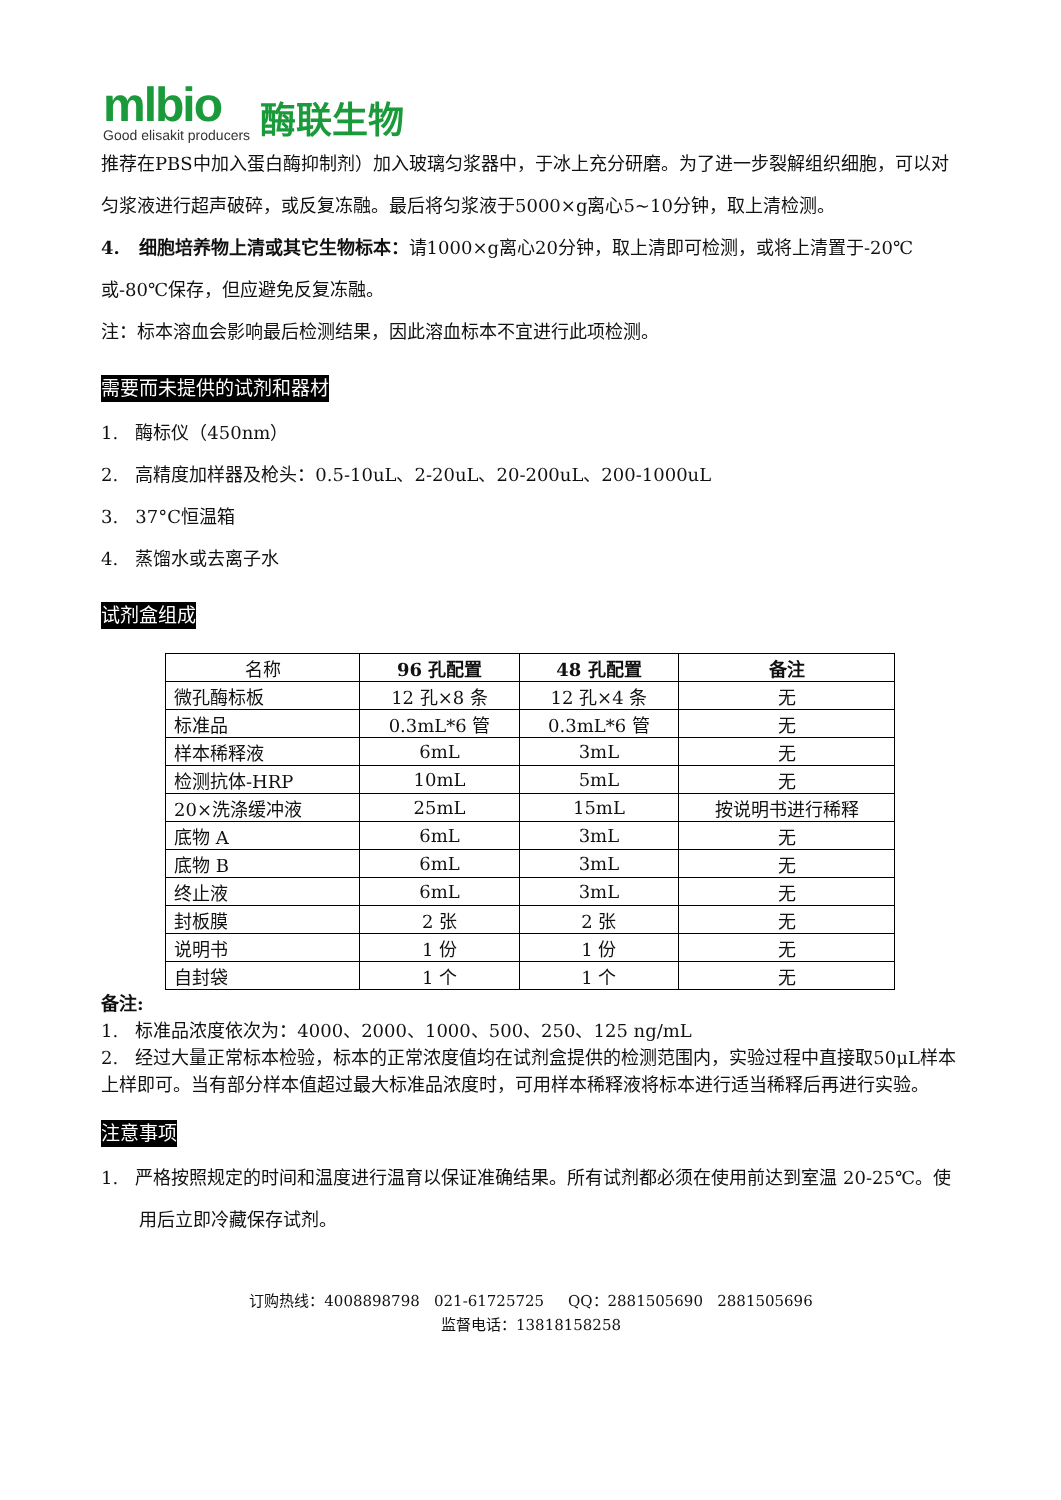mlbio
Good elisakit producers
酶联生物
推荐在PBS中加入蛋白酶抑制剂）加入玻璃匀浆器中，于冰上充分研磨。为了进一步裂解组织细胞，可以对匀浆液进行超声破碎，或反复冻融。最后将匀浆液于5000×g离心5~10分钟，取上清检测。
4. 细胞培养物上清或其它生物标本：请1000×g离心20分钟，取上清即可检测，或将上清置于-20℃或-80℃保存，但应避免反复冻融。
注：标本溶血会影响最后检测结果，因此溶血标本不宜进行此项检测。
需要而未提供的试剂和器材
1. 酶标仪（450nm）
2. 高精度加样器及枪头：0.5-10uL、2-20uL、20-200uL、200-1000uL
3. 37°C恒温箱
4. 蒸馏水或去离子水
试剂盒组成
| 名称 | 96 孔配置 | 48 孔配置 | 备注 |
| --- | --- | --- | --- |
| 微孔酶标板 | 12 孔×8 条 | 12 孔×4 条 | 无 |
| 标准品 | 0.3mL*6 管 | 0.3mL*6 管 | 无 |
| 样本稀释液 | 6mL | 3mL | 无 |
| 检测抗体-HRP | 10mL | 5mL | 无 |
| 20×洗涤缓冲液 | 25mL | 15mL | 按说明书进行稀释 |
| 底物 A | 6mL | 3mL | 无 |
| 底物 B | 6mL | 3mL | 无 |
| 终止液 | 6mL | 3mL | 无 |
| 封板膜 | 2 张 | 2 张 | 无 |
| 说明书 | 1 份 | 1 份 | 无 |
| 自封袋 | 1 个 | 1 个 | 无 |
备注:
1. 标准品浓度依次为：4000、2000、1000、500、250、125 ng/mL
2. 经过大量正常标本检验，标本的正常浓度值均在试剂盒提供的检测范围内，实验过程中直接取50μL样本上样即可。当有部分样本值超过最大标准品浓度时，可用样本稀释液将标本进行适当稀释后再进行实验。
注意事项
1. 严格按照规定的时间和温度进行温育以保证准确结果。所有试剂都必须在使用前达到室温 20-25℃。使用后立即冷藏保存试剂。
订购热线：4008898798 021-61725725 QQ：2881505690 2881505696
监督电话：13818158258